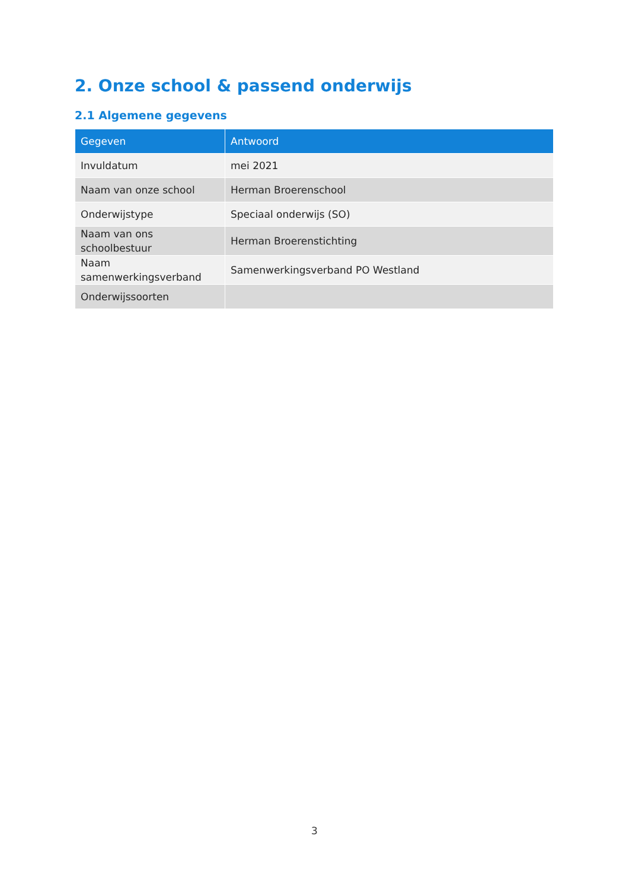2. Onze school & passend onderwijs
2.1 Algemene gegevens
| Gegeven | Antwoord |
| --- | --- |
| Invuldatum | mei 2021 |
| Naam van onze school | Herman Broerenschool |
| Onderwijstype | Speciaal onderwijs (SO) |
| Naam van ons schoolbestuur | Herman Broerenstichting |
| Naam samenwerkingsverband | Samenwerkingsverband PO Westland |
| Onderwijssoorten | |
3